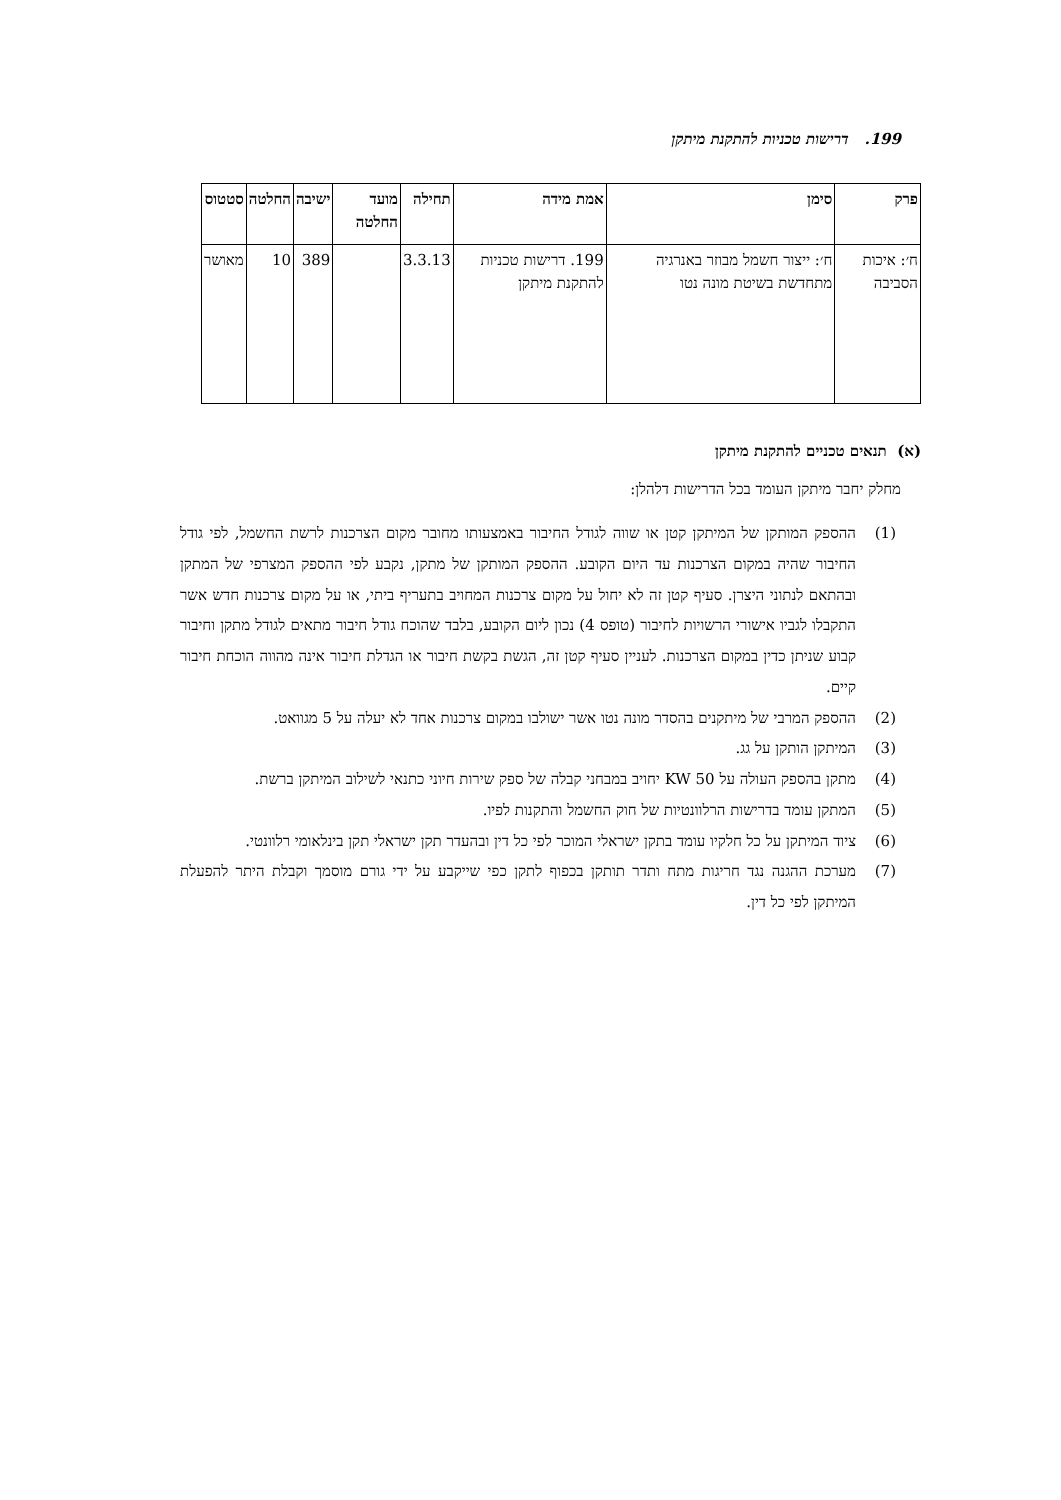199. דרישות טכניות להתקנת מיתקן
| פרק | סימן | אמת מידה | תחילה | מועד החלטה | ישיבה | החלטה | סטטוס |
| --- | --- | --- | --- | --- | --- | --- | --- |
| ח׳: איכות הסביבה | ח׳: ייצור חשמל מבוזר באנרגיה מתחדשת בשיטת מונה נטו | 199. דרישות טכניות להתקנת מיתקן | 3.3.13 | | 389 | 10 | מאושר |
(א) תנאים טכניים להתקנת מיתקן
מחלק יחבר מיתקן העומד בכל הדרישות דלהלן:
(1) ההספק המותקן של המיתקן קטן או שווה לגודל החיבור באמצעותו מחובר מקום הצרכנות לרשת החשמל, לפי גודל החיבור שהיה במקום הצרכנות עד היום הקובע. ההספק המותקן של מתקן, נקבע לפי ההספק המצרפי של המתקן ובהתאם לנתוני היצרן. סעיף קטן זה לא יחול על מקום צרכנות המחויב בתעריף ביתי, או על מקום צרכנות חדש אשר התקבלו לגביו אישורי הרשויות לחיבור (טופס 4) נכון ליום הקובע, בלבד שהוכח גודל חיבור מתאים לגודל מתקן וחיבור קבוע שניתן כדין במקום הצרכנות. לעניין סעיף קטן זה, הגשת בקשת חיבור או הגדלת חיבור אינה מהווה הוכחת חיבור קיים.
(2) ההספק המרבי של מיתקנים בהסדר מונה נטו אשר ישולבו במקום צרכנות אחד לא יעלה על 5 מגוואט.
(3) המיתקן הותקן על גג.
(4) מתקן בהספק העולה על 50 KW יחויב במבחני קבלה של ספק שירות חיוני כתנאי לשילוב המיתקן ברשת.
(5) המתקן עומד בדרישות הרלוונטיות של חוק החשמל והתקנות לפיו.
(6) ציוד המיתקן על כל חלקיו עומד בתקן ישראלי המוכר לפי כל דין ובהעדר תקן ישראלי תקן בינלאומי רלוונטי.
(7) מערכת ההגנה נגד חריגות מתח ותדר תותקן בכפוף לתקן כפי שייקבע על ידי גורם מוסמך וקבלת היתר להפעלת המיתקן לפי כל דין.